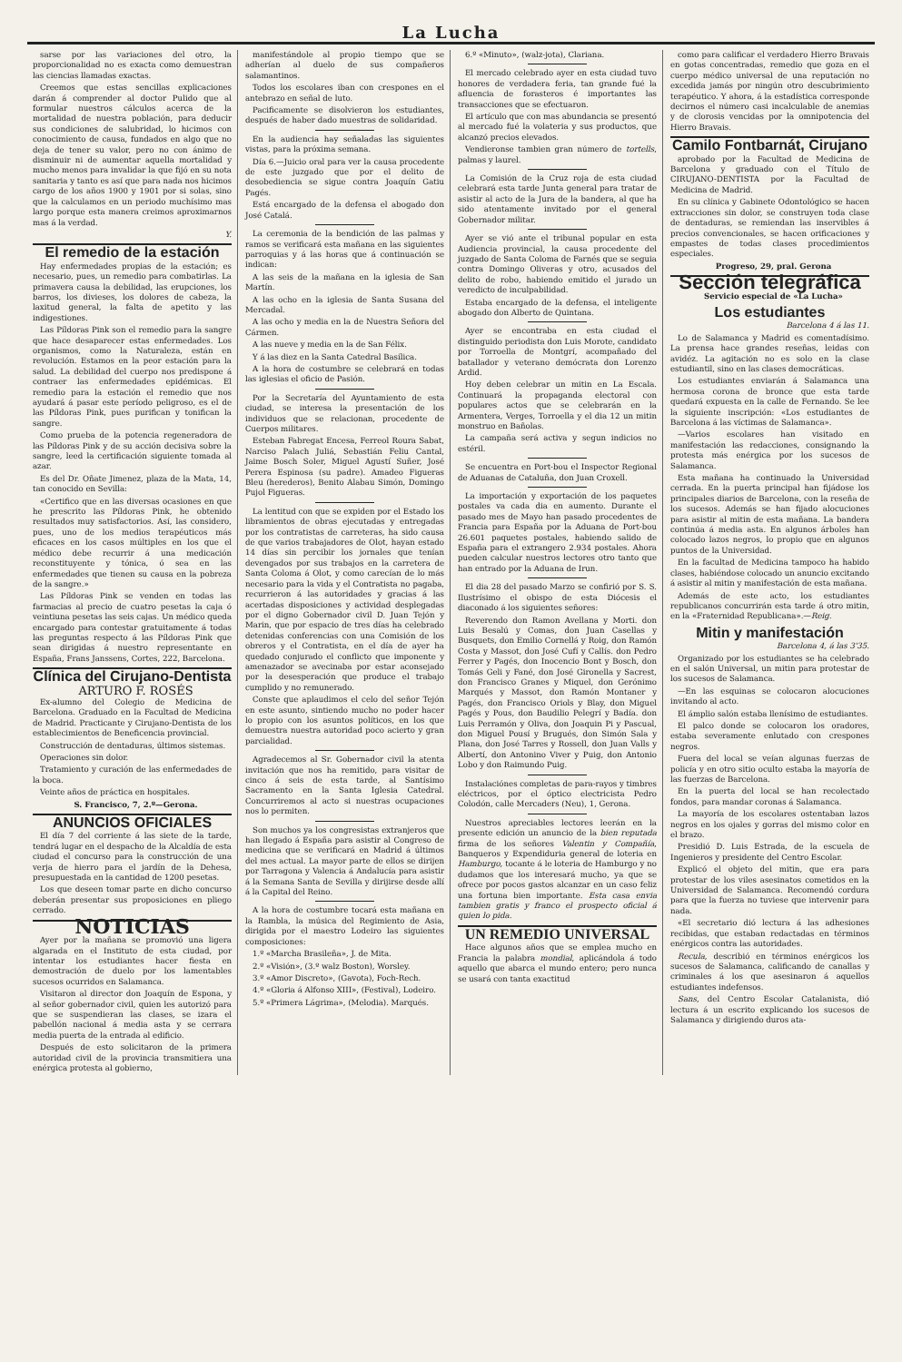La Lucha
sarse por las variaciones del otro, la proporcionalidad no es exacta como demuestran las ciencias llamadas exactas.
Creemos que estas sencillas explicaciones darán á comprender al doctor Pulido que al formular nuestros cálculos acerca de la mortalidad de nuestra población, para deducir sus condiciones de salubridad, lo hicimos con conocimiento de causa, fundados en algo que no deja de tener su valor, pero no con ánimo de disminuir ni de aumentar aquella mortalidad y mucho menos para invalidar la que fijó en su nota sanitaria y tanto es así que para nada nos hicimos cargo de los años 1900 y 1901 por si solas, sino que la calculamos en un periodo muchísimo mas largo porque esta manera creimos aproximarnos mas á la verdad.
Y.
El remedio de la estación
Hay enfermedades propias de la estación; es necesario, pues, un remedio para combatirlas. La primavera causa la debilidad, las erupciones, los barros, los divieses, los dolores de cabeza, la laxitud general, la falta de apetito y las indigestiones.
Las Píldoras Pink son el remedio para la sangre que hace desaparecer estas enfermedades. Los organismos, como la Naturaleza, están en revolución. Estamos en la peor estación para la salud. La debilidad del cuerpo nos predispone á contraer las enfermedades epidémicas. El remedio para la estación el remedio que nos ayudará á pasar este período peligroso, es el de las Píldoras Pink, pues purifican y tonifican la sangre.
Como prueba de la potencia regeneradora de las Píldoras Pink y de su acción decisiva sobre la sangre, leed la certificación siguiente tomada al azar.
Es del Dr. Oñate Jimenez, plaza de la Mata, 14, tan conocido en Sevilla:
«Certifico que en las diversas ocasiones en que he prescrito las Píldoras Pink, he obtenido resultados muy satisfactorios. Así, las considero, pues, uno de los medios terapéuticos más eficaces en los casos múltiples en los que el médico debe recurrir á una medicación reconstituyente y tónica, ó sea en las enfermedades que tienen su causa en la pobreza de la sangre.»
Las Píldoras Pink se venden en todas las farmacias al precio de cuatro pesetas la caja ó veintiuna pesetas las seis cajas. Un médico queda encargado para contestar gratuitamente á todas las preguntas respecto á las Píldoras Pink que sean dirigidas á nuestro representante en España, Frans Janssens, Cortes, 222, Barcelona.
Clínica del Cirujano-Dentista
ARTURO F. ROSÉS
Ex-alumno del Colegio de Medicina de Barcelona. Graduado en la Facultad de Medicina de Madrid. Practicante y Cirujano-Dentista de los establecimientos de Beneficencia provincial.
Construcción de dentaduras, últimos sistemas.
Operaciones sin dolor.
Tratamiento y curación de las enfermedades de la boca.
Veinte años de práctica en hospitales.
S. Francisco, 7, 2.º—Gerona.
ANUNCIOS OFICIALES
El día 7 del corriente á las siete de la tarde, tendrá lugar en el despacho de la Alcaldía de esta ciudad el concurso para la construcción de una verja de hierro para el jardín de la Dehesa, presupuestada en la cantidad de 1200 pesetas.
Los que deseen tomar parte en dicho concurso deberán presentar sus proposiciones en pliego cerrado.
NOTICIAS
Ayer por la mañana se promovió una ligera algarada en el Instituto de esta ciudad, por intentar los estudiantes hacer fiesta en demostración de duelo por los lamentables sucesos ocurridos en Salamanca.
Visitaron al director don Joaquín de Espona, y al señor gobernador civil, quien les autorizó para que se suspendieran las clases, se izara el pabellón nacional á media asta y se cerrara media puerta de la entrada al edificio.
Después de esto solicitaron de la primera autoridad civil de la provincia transmitiera una enérgica protesta al gobierno,
manifestándole al propio tiempo que se adherían al duelo de sus compañeros salamantinos.
Todos los escolares iban con crespones en el antebrazo en señal de luto.
Pacificamente se disolvieron los estudiantes, después de haber dado muestras de solidaridad.
En la audiencia hay señaladas las siguientes vistas, para la próxima semana.
Día 6.—Juicio oral para ver la causa procedente de este juzgado que por el delito de desobediencia se sigue contra Joaquín Gatiu Pagés.
Está encargado de la defensa el abogado don José Catalá.
La ceremonia de la bendición de las palmas y ramos se verificará esta mañana en las siguientes parroquias y á las horas que á continuación se indican:
A las seis de la mañana en la iglesia de San Martín.
A las ocho en la iglesia de Santa Susana del Mercadal.
A las ocho y media en la de Nuestra Señora del Cármen.
A las nueve y media en la de San Félix.
Y á las diez en la Santa Catedral Basílica.
A la hora de costumbre se celebrará en todas las iglesias el oficio de Pasión.
Por la Secretaría del Ayuntamiento de esta ciudad, se interesa la presentación de los individuos que se relacionan, procedente de Cuerpos militares.
Esteban Fabregat Encesa, Ferreol Roura Sabat, Narciso Palach Juliá, Sebastián Feliu Cantal, Jaime Bosch Soler, Miguel Agustí Suñer, José Perera Espinosa (su padre). Amadeo Figueras Bleu (herederos), Benito Alabau Simón, Domingo Pujol Figueras.
La lentitud con que se expiden por el Estado los libramientos de obras ejecutadas y entregadas por los contratistas de carreteras, ha sido causa de que varios trabajadores de Olot, hayan estado 14 días sin percibir los jornales que tenían devengados por sus trabajos en la carretera de Santa Coloma á Olot, y como carecían de lo más necesario para la vida y el Contratista no pagaba, recurrieron á las autoridades y gracias á las acertadas disposiciones y actividad desplegadas por el digno Gobernador civil D. Juan Tejón y Marin, que por espacio de tres días ha celebrado detenidas conferencias con una Comisión de los obreros y el Contratista, en el día de ayer ha quedado conjurado el conflicto que imponente y amenazador se avecinaba por estar aconsejado por la desesperación que produce el trabajo cumplido y no remunerado.
Conste que aplaudimos el celo del señor Tejón en este asunto, sintiendo mucho no poder hacer lo propio con los asuntos políticos, en los que demuestra nuestra autoridad poco acierto y gran parcialidad.
Agradecemos al Sr. Gobernador civil la atenta invitación que nos ha remitido, para visitar de cinco á seis de esta tarde, al Santísimo Sacramento en la Santa Iglesia Catedral. Concurriremos al acto si nuestras ocupaciones nos lo permiten.
Son muchos ya los congresistas extranjeros que han llegado á España para asistir al Congreso de medicina que se verificará en Madrid á últimos del mes actual. La mayor parte de ellos se dirijen por Tarragona y Valencia á Andalucía para asistir á la Semana Santa de Sevilla y dirijirse desde allí á la Capital del Reino.
A la hora de costumbre tocará esta mañana en la Rambla, la música del Regimiento de Asia, dirigida por el maestro Lodeiro las siguientes composiciones:
1.º «Marcha Brasileña», J. de Mita.
2.º «Visión», (3.º walz Boston), Worsley.
3.º «Amor Discreto», (Gavota), Foch-Rech.
4.º «Gloria á Alfonso XIII», (Festival), Lodeiro.
5.º «Primera Lágrima», (Melodia). Marqués.
6.º «Minuto», (walz-jota), Clariana.
El mercado celebrado ayer en esta ciudad tuvo honores de verdadera feria, tan grande fué la afluencia de forasteros é importantes las transacciones que se efectuaron.
El artículo que con mas abundancia se presentó al mercado fué la volateria y sus productos, que alcanzó precios elevados.
Vendieronse tambien gran número de tortells, palmas y laurel.
La Comisión de la Cruz roja de esta ciudad celebrará esta tarde Junta general para tratar de asistir al acto de la Jura de la bandera, al que ha sido atentamente invitado por el general Gobernador militar.
Ayer se vió ante el tribunal popular en esta Audiencia provincial, la causa procedente del juzgado de Santa Coloma de Farnés que se seguia contra Domingo Oliveras y otro, acusados del delito de robo, habiendo emitido el jurado un veredicto de inculpabilidad.
Estaba encargado de la defensa, el inteligente abogado don Alberto de Quintana.
Ayer se encontraba en esta ciudad el distinguido periodista don Luis Morote, candidato por Torroella de Montgrí, acompañado del batallador y veterano demócrata don Lorenzo Ardid.
Hoy deben celebrar un mitin en La Escala. Continuará la propaganda electoral con populares actos que se celebrarán en la Armentera, Verges, Torroella y el dia 12 un mitin monstruo en Bañolas.
La campaña será activa y segun indicios no estéril.
Se encuentra en Port-bou el Inspector Regional de Aduanas de Cataluña, don Juan Croxell.
La importación y exportación de los paquetes postales va cada dia en aumento. Durante el pasado mes de Mayo han pasado procedentes de Francia para España por la Aduana de Port-bou 26.601 paquetes postales, habiendo salido de España para el extrangero 2.934 postales. Ahora pueden calcular nuestros lectores otro tanto que han entrado por la Aduana de Irun.
El dia 28 del pasado Marzo se confirió por S. S. Ilustrísimo el obispo de esta Diócesis el diaconado á los siguientes señores:
Reverendo don Ramon Avellana y Morti. don Luis Besalú y Comas, don Juan Casellas y Busquets, don Emilio Cornellá y Roig, don Ramón Costa y Massot, don José Cufí y Callís. don Pedro Ferrer y Pagés, don Inocencio Bont y Bosch, don Tomás Geli y Fané, don José Gironella y Sacrest, don Francisco Granes y Miquel, don Gerónimo Marqués y Massot, don Ramón Montaner y Pagés, don Francisco Oriols y Blay, don Miguel Pagés y Pous, don Baudilio Pelegrí y Badía. don Luis Perramón y Oliva, don Joaquin Pi y Pascual, don Miguel Pousí y Brugués, don Simón Sala y Plana, don José Tarres y Rossell, don Juan Valls y Albertí, don Antonino Viver y Puig, don Antonio Lobo y don Raimundo Puig.
Instalaciónes completas de para-rayos y timbres eléctricos, por el óptico electricista Pedro Colodón, calle Mercaders (Neu), 1, Gerona.
Nuestros apreciables lectores leerán en la presente edición un anuncio de la bien reputada firma de los señores Valentin y Compañía, Banqueros y Expendiduria general de loteria en Hamburgo, tocante á le loteria de Hamburgo y no dudamos que los interesará mucho, ya que se ofrece por pocos gastos alcanzar en un caso feliz una fortuna bien importante. Esta casa envia tambien gratis y franco el prospecto oficial á quien lo pida.
UN REMEDIO UNIVERSAL
Hace algunos años que se emplea mucho en Francia la palabra mondial, aplicándola á todo aquello que abarca el mundo entero; pero nunca se usará con tanta exactitud
como para calificar el verdadero Hierro Bravais en gotas concentradas, remedio que goza en el cuerpo médico universal de una reputación no excedida jamás por ningún otro descubrimiento terapéutico. Y ahora, á la estadística corresponde decirnos el número casi incalculable de anemias y de clorosis vencidas por la omnipotencia del Hierro Bravais.
Camilo Fontbarnát, Cirujano
aprobado por la Facultad de Medicina de Barcelona y graduado con el Título de CIRUJANO-DENTISTA por la Facultad de Medicina de Madrid.
En su clínica y Gabinete Odontológico se hacen extracciones sin dolor, se construyen toda clase de dentaduras, se remiendan las inservibles á precios convencionales, se hacen orificaciones y empastes de todas clases procedimientos especiales.
Progreso, 29, pral. Gerona
Sección telegráfica
Servicio especial de «La Lucha»
Los estudiantes
Barcelona 4 á las 11.
Lo de Salamanca y Madrid es comentadísimo. La prensa hace grandes reseñas, leidas con avidéz. La agitación no es solo en la clase estudiantil, sino en las clases democráticas.
Los estudiantes enviarán á Salamanca una hermosa corona de bronce que esta tarde quedará expuesta en la calle de Fernando. Se lee la siguiente inscripción: «Los estudiantes de Barcelona á las víctimas de Salamanca».
—Varios escolares han visitado en manifestación las redacciones, consignando la protesta más enérgica por los sucesos de Salamanca.
Esta mañana ha continuado la Universidad cerrada. En la puerta principal han fijádose los principales diarios de Barcelona, con la reseña de los sucesos. Además se han fijado alocuciones para asistir al mitin de esta mañana. La bandera continúa á media asta. En algunos árboles han colocado lazos negros, lo propio que en algunos puntos de la Universidad.
En la facultad de Medicina tampoco ha habido clases, habiéndose colocado un anuncio excitando á asistir al mitin y manifestación de esta mañana.
Además de este acto, los estudiantes republicanos concurrirán esta tarde á otro mitin, en la «Fraternidad Republicana».—Reig.
Mitin y manifestación
Barcelona 4, á las 3'35.
Organizado por los estudiantes se ha celebrado en el salón Universal, un mitin para protestar de los sucesos de Salamanca.
—En las esquinas se colocaron alocuciones invitando al acto.
El ámplio salón estaba llenísimo de estudiantes.
El palco donde se colocaron los oradores, estaba severamente enlutado con crespones negros.
Fuera del local se veían algunas fuerzas de policía y en otro sitio oculto estaba la mayoría de las fuerzas de Barcelona.
En la puerta del local se han recolectado fondos, para mandar coronas á Salamanca.
La mayoría de los escolares ostentaban lazos negros en los ojales y gorras del mismo color en el brazo.
Presidió D. Luis Estrada, de la escuela de Ingenieros y presidente del Centro Escolar.
Explicó el objeto del mitin, que era para protestar de los viles asesinatos cometidos en la Universidad de Salamanca. Recomendó cordura para que la fuerza no tuviese que intervenir para nada.
«El secretario dió lectura á las adhesiones recibidas, que estaban redactadas en términos enérgicos contra las autoridades.
Recula, describió en términos enérgicos los sucesos de Salamanca, calificando de canallas y criminales á los que asesinaron á aquellos estudiantes indefensos.
Sans, del Centro Escolar Catalanista, dió lectura á un escrito explicando los sucesos de Salamanca y dirigiendo duros ata-